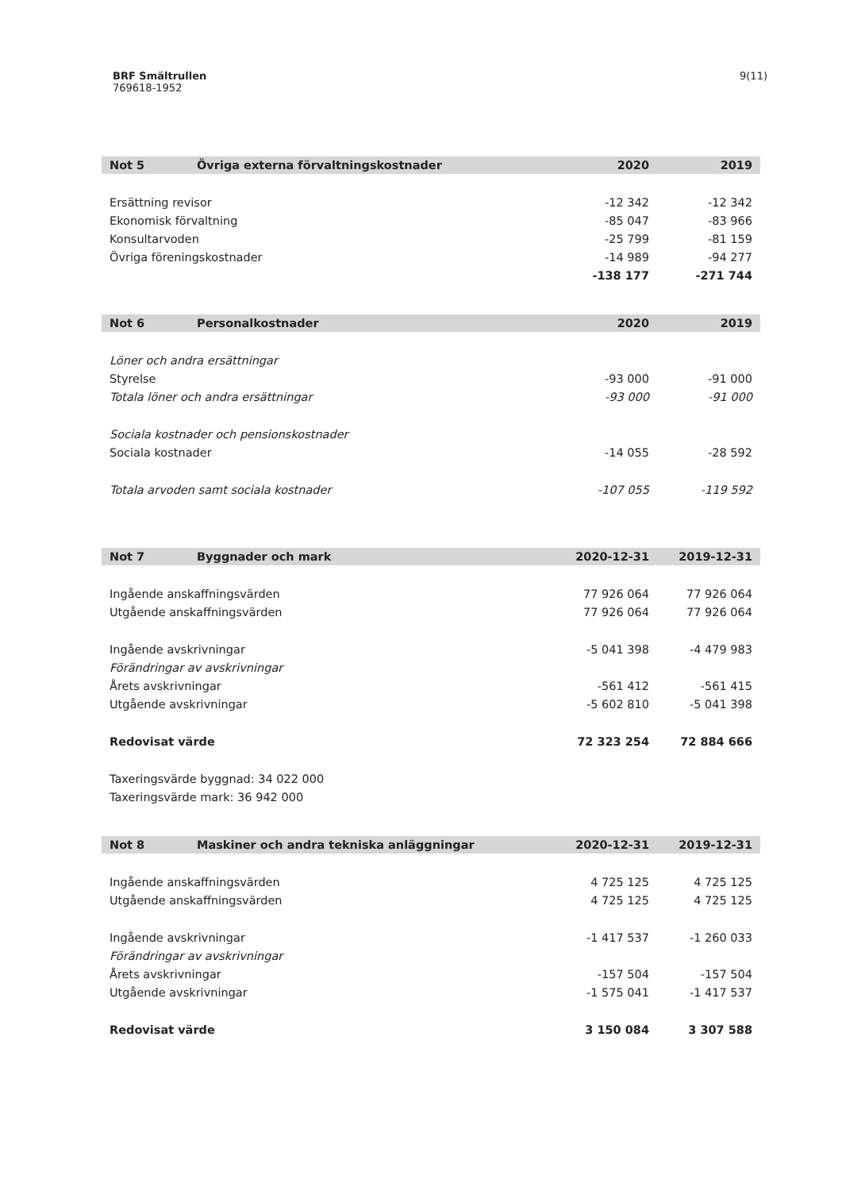9(11) BRF Smältrullen
769618-1952
| Not 5 | Övriga externa förvaltningskostnader | 2020 | 2019 |
| --- | --- | --- | --- |
| Ersättning revisor | | -12 342 | -12 342 |
| Ekonomisk förvaltning | | -85 047 | -83 966 |
| Konsultarvoden | | -25 799 | -81 159 |
| Övriga föreningskostnader | | -14 989 | -94 277 |
| | | -138 177 | -271 744 |
| Not 6 | Personalkostnader | 2020 | 2019 |
| --- | --- | --- | --- |
| Löner och andra ersättningar | | | |
| Styrelse | | -93 000 | -91 000 |
| Totala löner och andra ersättningar | | -93 000 | -91 000 |
| Sociala kostnader och pensionskostnader | | | |
| Sociala kostnader | | -14 055 | -28 592 |
| Totala arvoden samt sociala kostnader | | -107 055 | -119 592 |
| Not 7 | Byggnader och mark | 2020-12-31 | 2019-12-31 |
| --- | --- | --- | --- |
| Ingående anskaffningsvärden | | 77 926 064 | 77 926 064 |
| Utgående anskaffningsvärden | | 77 926 064 | 77 926 064 |
| Ingående avskrivningar | | -5 041 398 | -4 479 983 |
| Förändringar av avskrivningar | | | |
| Årets avskrivningar | | -561 412 | -561 415 |
| Utgående avskrivningar | | -5 602 810 | -5 041 398 |
| Redovisat värde | | 72 323 254 | 72 884 666 |
| Taxeringsvärde byggnad: 34 022 000 | | | |
| Taxeringsvärde mark: 36 942 000 | | | |
| Not 8 | Maskiner och andra tekniska anläggningar | 2020-12-31 | 2019-12-31 |
| --- | --- | --- | --- |
| Ingående anskaffningsvärden | | 4 725 125 | 4 725 125 |
| Utgående anskaffningsvärden | | 4 725 125 | 4 725 125 |
| Ingående avskrivningar | | -1 417 537 | -1 260 033 |
| Förändringar av avskrivningar | | | |
| Årets avskrivningar | | -157 504 | -157 504 |
| Utgående avskrivningar | | -1 575 041 | -1 417 537 |
| Redovisat värde | | 3 150 084 | 3 307 588 |